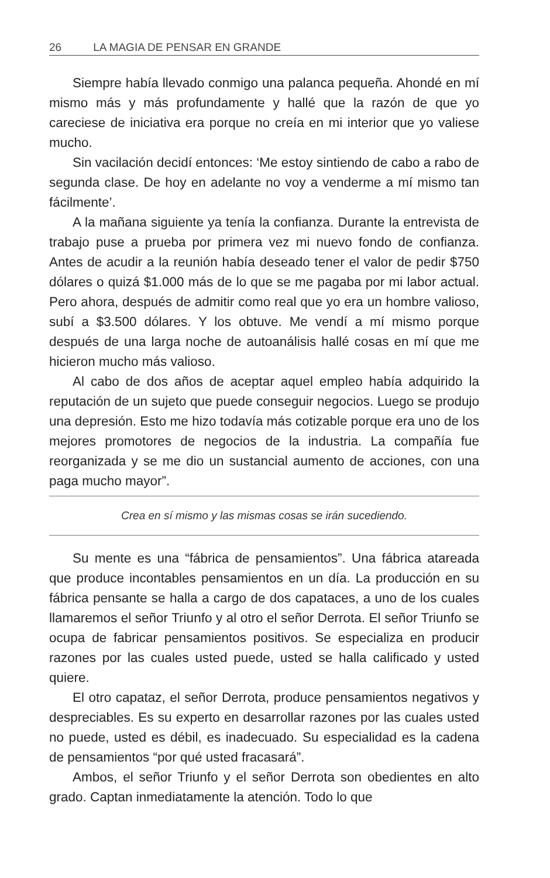26 LA MAGIA DE PENSAR EN GRANDE
Siempre había llevado conmigo una palanca pequeña. Ahondé en mí mismo más y más profundamente y hallé que la razón de que yo careciese de iniciativa era porque no creía en mi interior que yo valiese mucho.
Sin vacilación decidí entonces: ‘Me estoy sintiendo de cabo a rabo de segunda clase. De hoy en adelante no voy a venderme a mí mismo tan fácilmente’.
A la mañana siguiente ya tenía la confianza. Durante la entrevista de trabajo puse a prueba por primera vez mi nuevo fondo de confianza. Antes de acudir a la reunión había deseado tener el valor de pedir $750 dólares o quizá $1.000 más de lo que se me pagaba por mi labor actual. Pero ahora, después de admitir como real que yo era un hombre valioso, subí a $3.500 dólares. Y los obtuve. Me vendí a mí mismo porque después de una larga noche de autoanálisis hallé cosas en mí que me hicieron mucho más valioso.
Al cabo de dos años de aceptar aquel empleo había adquirido la reputación de un sujeto que puede conseguir negocios. Luego se produjo una depresión. Esto me hizo todavía más cotizable porque era uno de los mejores promotores de negocios de la industria. La compañía fue reorganizada y se me dio un sustancial aumento de acciones, con una paga mucho mayor”.
Crea en sí mismo y las mismas cosas se irán sucediendo.
Su mente es una “fábrica de pensamientos”. Una fábrica atareada que produce incontables pensamientos en un día. La producción en su fábrica pensante se halla a cargo de dos capataces, a uno de los cuales llamaremos el señor Triunfo y al otro el señor Derrota. El señor Triunfo se ocupa de fabricar pensamientos positivos. Se especializa en producir razones por las cuales usted puede, usted se halla calificado y usted quiere.
El otro capataz, el señor Derrota, produce pensamientos negativos y despreciables. Es su experto en desarrollar razones por las cuales usted no puede, usted es débil, es inadecuado. Su especialidad es la cadena de pensamientos “por qué usted fracasará”.
Ambos, el señor Triunfo y el señor Derrota son obedientes en alto grado. Captan inmediatamente la atención. Todo lo que